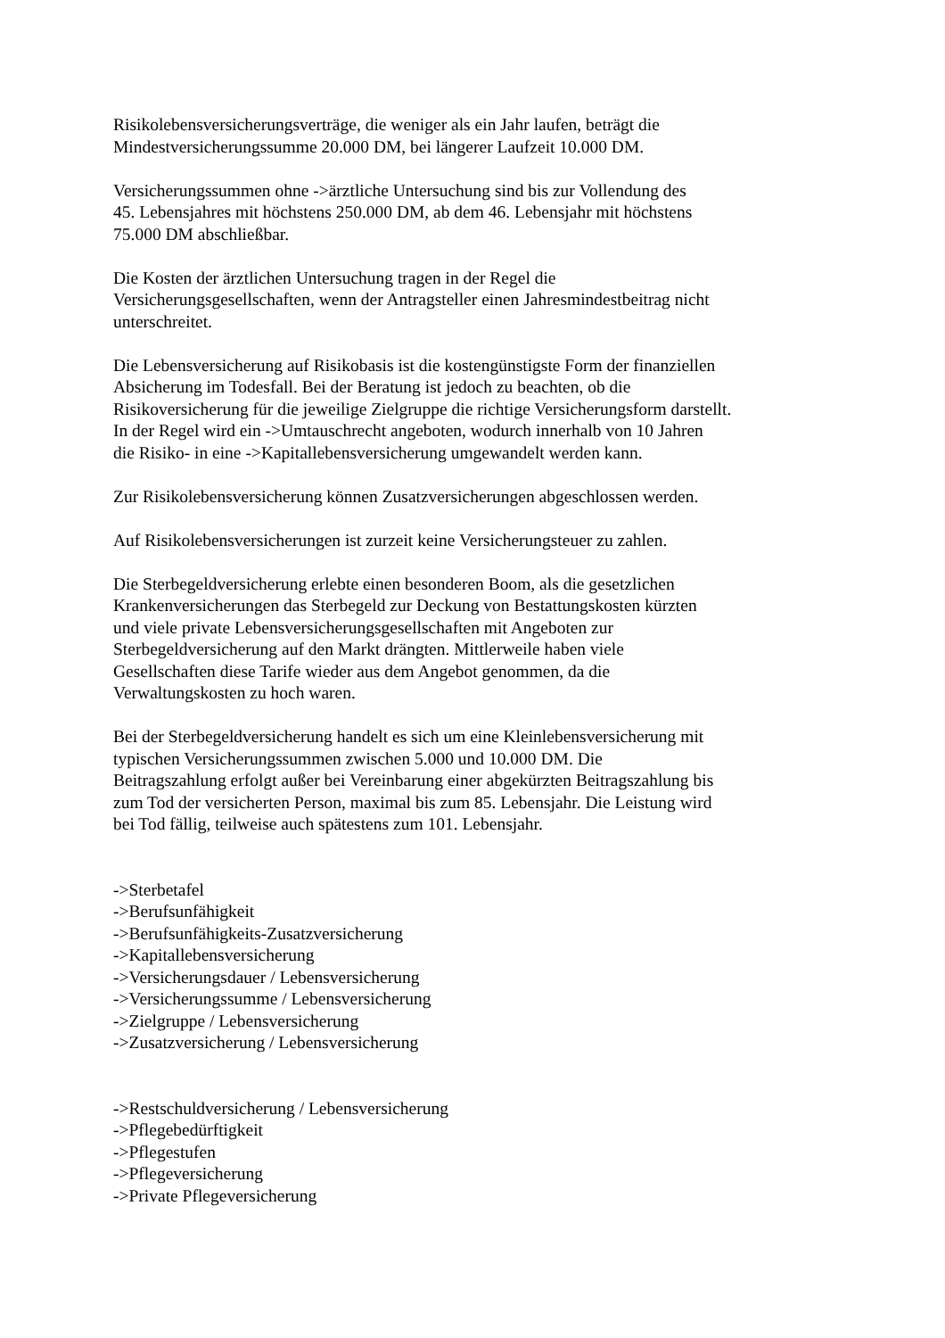Risikolebensversicherungsverträge, die weniger als ein Jahr laufen, beträgt die
Mindestversicherungssumme 20.000 DM, bei längerer Laufzeit 10.000 DM.
Versicherungssummen ohne ->ärztliche Untersuchung sind bis zur Vollendung des
45. Lebensjahres mit höchstens 250.000 DM, ab dem 46. Lebensjahr mit höchstens
75.000 DM abschließbar.
Die Kosten der ärztlichen Untersuchung tragen in der Regel die
Versicherungsgesellschaften, wenn der Antragsteller einen Jahresmindestbeitrag nicht
unterschreitet.
Die Lebensversicherung auf Risikobasis ist die kostengünstigste Form der finanziellen
Absicherung im Todesfall. Bei der Beratung ist jedoch zu beachten, ob die
Risikoversicherung für die jeweilige Zielgruppe die richtige Versicherungsform darstellt.
In der Regel wird ein ->Umtauschrecht angeboten, wodurch innerhalb von 10 Jahren
die Risiko- in eine ->Kapitallebensversicherung umgewandelt werden kann.
Zur Risikolebensversicherung können Zusatzversicherungen abgeschlossen werden.
Auf Risikolebensversicherungen ist zurzeit keine Versicherungsteuer zu zahlen.
Die Sterbegeldversicherung erlebte einen besonderen Boom, als die gesetzlichen
Krankenversicherungen das Sterbegeld zur Deckung von Bestattungskosten kürzten
und viele private Lebensversicherungsgesellschaften mit Angeboten zur
Sterbegeldversicherung auf den Markt drängten. Mittlerweile haben viele
Gesellschaften diese Tarife wieder aus dem Angebot genommen, da die
Verwaltungskosten zu hoch waren.
Bei der Sterbegeldversicherung handelt es sich um eine Kleinlebensversicherung mit
typischen Versicherungssummen zwischen 5.000 und 10.000 DM. Die
Beitragszahlung erfolgt außer bei Vereinbarung einer abgekürzten Beitragszahlung bis
zum Tod der versicherten Person, maximal bis zum 85. Lebensjahr. Die Leistung wird
bei Tod fällig, teilweise auch spätestens zum 101. Lebensjahr.
->Sterbetafel
->Berufsunfähigkeit
->Berufsunfähigkeits-Zusatzversicherung
->Kapitallebensversicherung
->Versicherungsdauer / Lebensversicherung
->Versicherungssumme / Lebensversicherung
->Zielgruppe / Lebensversicherung
->Zusatzversicherung / Lebensversicherung
->Restschuldversicherung / Lebensversicherung
->Pflegebedürftigkeit
->Pflegestufen
->Pflegeversicherung
->Private Pflegeversicherung